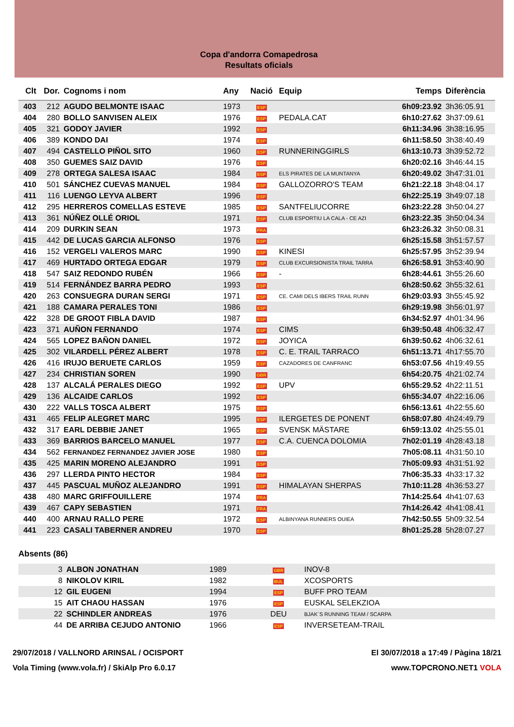Copa d'andorra Comapedrosa
Resultats oficials
| Clt | Dor. | Cognoms i nom | Any | Nació | Equip | Temps | Diferència |
| --- | --- | --- | --- | --- | --- | --- | --- |
| 403 | 212 | AGUDO BELMONTE ISAAC | 1973 | ESP | | 6h09:23.92 | 3h36:05.91 |
| 404 | 280 | BOLLO SANVISEN ALEIX | 1976 | ESP | PEDALA.CAT | 6h10:27.62 | 3h37:09.61 |
| 405 | 321 | GODOY JAVIER | 1992 | ESP | | 6h11:34.96 | 3h38:16.95 |
| 406 | 389 | KONDO DAI | 1974 | ESP | | 6h11:58.50 | 3h38:40.49 |
| 407 | 494 | CASTELLO PIÑOL SITO | 1960 | ESP | RUNNERINGGIRLS | 6h13:10.73 | 3h39:52.72 |
| 408 | 350 | GUEMES SAIZ DAVID | 1976 | ESP | | 6h20:02.16 | 3h46:44.15 |
| 409 | 278 | ORTEGA SALESA ISAAC | 1984 | ESP | ELS PIRATES DE LA MUNTANYA | 6h20:49.02 | 3h47:31.01 |
| 410 | 501 | SÁNCHEZ CUEVAS MANUEL | 1984 | ESP | GALLOZORRO'S TEAM | 6h21:22.18 | 3h48:04.17 |
| 411 | 116 | LUENGO LEYVA ALBERT | 1996 | ESP | | 6h22:25.19 | 3h49:07.18 |
| 412 | 295 | HERREROS COMELLAS ESTEVE | 1985 | ESP | SANTFELIUCORRE | 6h23:22.28 | 3h50:04.27 |
| 413 | 361 | NÚÑEZ OLLÉ ORIOL | 1971 | ESP | CLUB ESPORTIU LA CALA - CE AZI | 6h23:22.35 | 3h50:04.34 |
| 414 | 209 | DURKIN SEAN | 1973 | FRA | | 6h23:26.32 | 3h50:08.31 |
| 415 | 442 | DE LUCAS GARCIA ALFONSO | 1976 | ESP | | 6h25:15.58 | 3h51:57.57 |
| 416 | 152 | VERGELI VALEROS MARC | 1990 | ESP | KINESI | 6h25:57.95 | 3h52:39.94 |
| 417 | 469 | HURTADO ORTEGA EDGAR | 1979 | ESP | CLUB EXCURSIONISTA TRAIL TARRA | 6h26:58.91 | 3h53:40.90 |
| 418 | 547 | SAIZ REDONDO RUBÉN | 1966 | ESP | - | 6h28:44.61 | 3h55:26.60 |
| 419 | 514 | FERNÁNDEZ BARRA PEDRO | 1993 | ESP | | 6h28:50.62 | 3h55:32.61 |
| 420 | 263 | CONSUEGRA DURAN SERGI | 1971 | ESP | CE. CAMI DELS IBERS TRAIL RUNN | 6h29:03.93 | 3h55:45.92 |
| 421 | 188 | CAMARA PERALES TONI | 1986 | ESP | | 6h29:19.98 | 3h56:01.97 |
| 422 | 328 | DE GROOT FIBLA DAVID | 1987 | ESP | | 6h34:52.97 | 4h01:34.96 |
| 423 | 371 | AUÑON FERNANDO | 1974 | ESP | CIMS | 6h39:50.48 | 4h06:32.47 |
| 424 | 565 | LOPEZ BAÑON DANIEL | 1972 | ESP | JOYICA | 6h39:50.62 | 4h06:32.61 |
| 425 | 302 | VILARDELL PÉREZ ALBERT | 1978 | ESP | C. E. TRAIL TARRACO | 6h51:13.71 | 4h17:55.70 |
| 426 | 416 | IRUJO BERUETE CARLOS | 1959 | ESP | CAZADORES DE CANFRANC | 6h53:07.56 | 4h19:49.55 |
| 427 | 234 | CHRISTIAN SOREN | 1990 | GBR | | 6h54:20.75 | 4h21:02.74 |
| 428 | 137 | ALCALÁ PERALES DIEGO | 1992 | ESP | UPV | 6h55:29.52 | 4h22:11.51 |
| 429 | 136 | ALCAIDE CARLOS | 1992 | ESP | | 6h55:34.07 | 4h22:16.06 |
| 430 | 222 | VALLS TOSCA ALBERT | 1975 | ESP | | 6h56:13.61 | 4h22:55.60 |
| 431 | 465 | FELIP ALEGRET MARC | 1995 | ESP | ILERGETES DE PONENT | 6h58:07.80 | 4h24:49.79 |
| 432 | 317 | EARL DEBBIE JANET | 1965 | ESP | SVENSK MÄSTARE | 6h59:13.02 | 4h25:55.01 |
| 433 | 369 | BARRIOS BARCELO MANUEL | 1977 | ESP | C.A. CUENCA DOLOMIA | 7h02:01.19 | 4h28:43.18 |
| 434 | 562 | FERNANDEZ FERNANDEZ JAVIER JOSE | 1980 | ESP | | 7h05:08.11 | 4h31:50.10 |
| 435 | 425 | MARIN MORENO ALEJANDRO | 1991 | ESP | | 7h05:09.93 | 4h31:51.92 |
| 436 | 297 | LLERDA PINTO HECTOR | 1984 | ESP | | 7h06:35.33 | 4h33:17.32 |
| 437 | 445 | PASCUAL MUÑOZ ALEJANDRO | 1991 | ESP | HIMALAYAN SHERPAS | 7h10:11.28 | 4h36:53.27 |
| 438 | 480 | MARC GRIFFOUILLERE | 1974 | FRA | | 7h14:25.64 | 4h41:07.63 |
| 439 | 467 | CAPY SEBASTIEN | 1971 | FRA | | 7h14:26.42 | 4h41:08.41 |
| 440 | 400 | ARNAU RALLO PERE | 1972 | ESP | ALBINYANA RUNNERS OUIEA | 7h42:50.55 | 5h09:32.54 |
| 441 | 223 | CASALI TABERNER ANDREU | 1970 | ESP | | 8h01:25.28 | 5h28:07.27 |
Absents (86)
| | 3 | ALBON JONATHAN | 1989 | GBR | INOV-8 |
| | 8 | NIKOLOV KIRIL | 1982 | BUL | XCOSPORTS |
| | 12 | GIL EUGENI | 1994 | ESP | BUFF PRO TEAM |
| | 15 | AIT CHAOU HASSAN | 1976 | ESP | EUSKAL SELEKZIOA |
| | 22 | SCHINDLER ANDREAS | 1976 | DEU | BJAK´S RUNNING TEAM / SCARPA |
| | 44 | DE ARRIBA CEJUDO ANTONIO | 1966 | ESP | INVERSETEAM-TRAIL |
29/07/2018 / VALLNORD ARINSAL / OCISPORT
Vola Timing (www.vola.fr) / SkiAlp Pro 6.0.17
El 30/07/2018 a 17:49 / Pàgina 18/21
www.TOPCRONO.NET1 VOLA